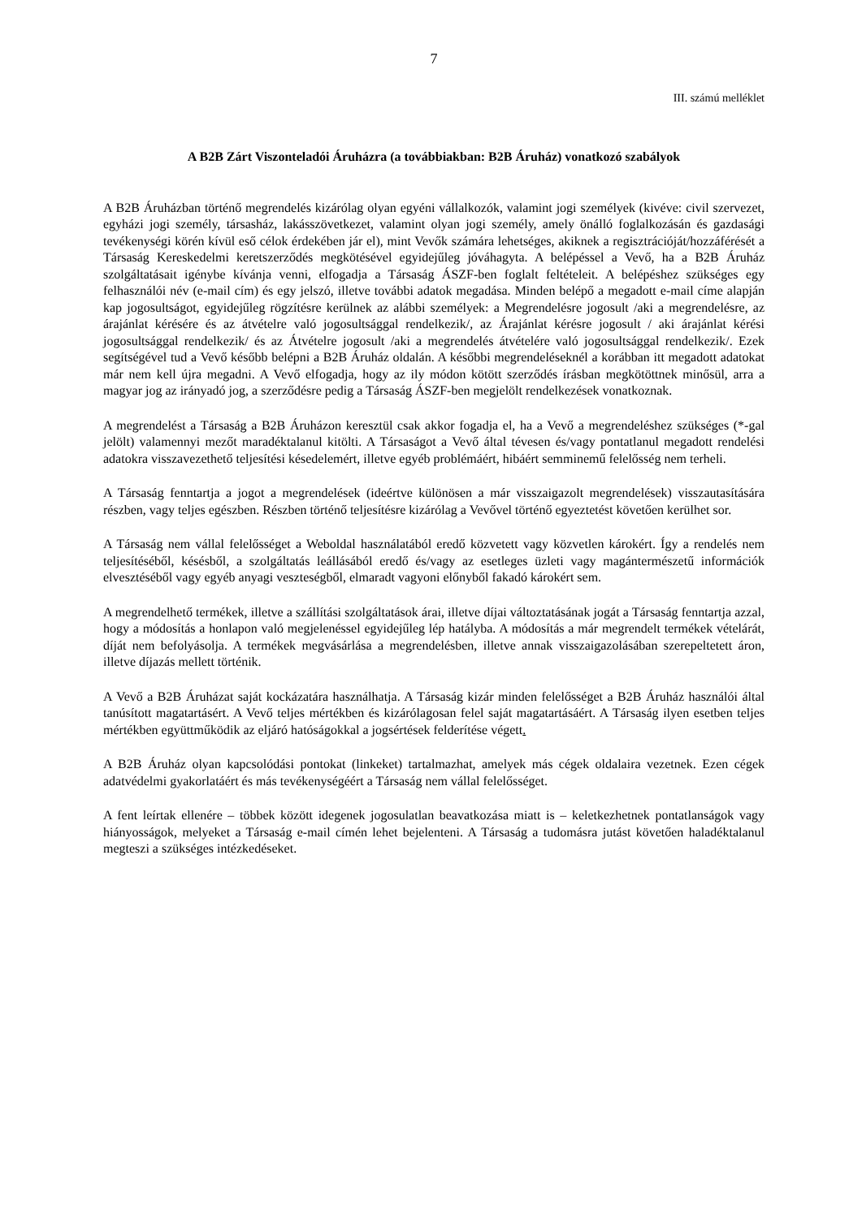7
III. számú melléklet
A B2B Zárt Viszonteladói Áruházra (a továbbiakban: B2B Áruház) vonatkozó szabályok
A B2B Áruházban történő megrendelés kizárólag olyan egyéni vállalkozók, valamint jogi személyek (kivéve: civil szervezet, egyházi jogi személy, társasház, lakásszövetkezet, valamint olyan jogi személy, amely önálló foglalkozásán és gazdasági tevékenységi körén kívül eső célok érdekében jár el), mint Vevők számára lehetséges, akiknek a regisztrációját/hozzáférését a Társaság Kereskedelmi keretszerződés megkötésével egyidejűleg jóváhagyta. A belépéssel a Vevő, ha a B2B Áruház szolgáltatásait igénybe kívánja venni, elfogadja a Társaság ÁSZF-ben foglalt feltételeit. A belépéshez szükséges egy felhasználói név (e-mail cím) és egy jelszó, illetve további adatok megadása. Minden belépő a megadott e-mail címe alapján kap jogosultságot, egyidejűleg rögzítésre kerülnek az alábbi személyek: a Megrendelésre jogosult /aki a megrendelésre, az árajánlat kérésére és az átvételre való jogosultsággal rendelkezik/, az Árajánlat kérésre jogosult / aki árajánlat kérési jogosultsággal rendelkezik/ és az Átvételre jogosult /aki a megrendelés átvételére való jogosultsággal rendelkezik/. Ezek segítségével tud a Vevő később belépni a B2B Áruház oldalán. A későbbi megrendeléseknél a korábban itt megadott adatokat már nem kell újra megadni. A Vevő elfogadja, hogy az ily módon kötött szerződés írásban megkötöttnek minősül, arra a magyar jog az irányadó jog, a szerződésre pedig a Társaság ÁSZF-ben megjelölt rendelkezések vonatkoznak.
A megrendelést a Társaság a B2B Áruházon keresztül csak akkor fogadja el, ha a Vevő a megrendeléshez szükséges (*-gal jelölt) valamennyi mezőt maradéktalanul kitölti. A Társaságot a Vevő által tévesen és/vagy pontatlanul megadott rendelési adatokra visszavezethető teljesítési késedelemért, illetve egyéb problémáért, hibáért semminemű felelősség nem terheli.
A Társaság fenntartja a jogot a megrendelések (ideértve különösen a már visszaigazolt megrendelések) visszautasítására részben, vagy teljes egészben. Részben történő teljesítésre kizárólag a Vevővel történő egyeztetést követően kerülhet sor.
A Társaság nem vállal felelősséget a Weboldal használatából eredő közvetett vagy közvetlen károkért. Így a rendelés nem teljesítéséből, késésből, a szolgáltatás leállásából eredő és/vagy az esetleges üzleti vagy magántermészetű információk elvesztéséből vagy egyéb anyagi veszteségből, elmaradt vagyoni előnyből fakadó károkért sem.
A megrendelhető termékek, illetve a szállítási szolgáltatások árai, illetve díjai változtatásának jogát a Társaság fenntartja azzal, hogy a módosítás a honlapon való megjelenéssel egyidejűleg lép hatályba. A módosítás a már megrendelt termékek vételárát, díját nem befolyásolja. A termékek megvásárlása a megrendelésben, illetve annak visszaigazolásában szerepeltetett áron, illetve díjazás mellett történik.
A Vevő a B2B Áruházat saját kockázatára használhatja. A Társaság kizár minden felelősséget a B2B Áruház használói által tanúsított magatartásért. A Vevő teljes mértékben és kizárólagosan felel saját magatartásáért. A Társaság ilyen esetben teljes mértékben együttműködik az eljáró hatóságokkal a jogsértések felderítése végett.
A B2B Áruház olyan kapcsolódási pontokat (linkeket) tartalmazhat, amelyek más cégek oldalaira vezetnek. Ezen cégek adatvédelmi gyakorlatáért és más tevékenységéért a Társaság nem vállal felelősséget.
A fent leírtak ellenére – többek között idegenek jogosulatlan beavatkozása miatt is – keletkezhetnek pontatlanságok vagy hiányosságok, melyeket a Társaság e-mail címén lehet bejelenteni. A Társaság a tudomásra jutást követően haladéktalanul megteszi a szükséges intézkedéseket.